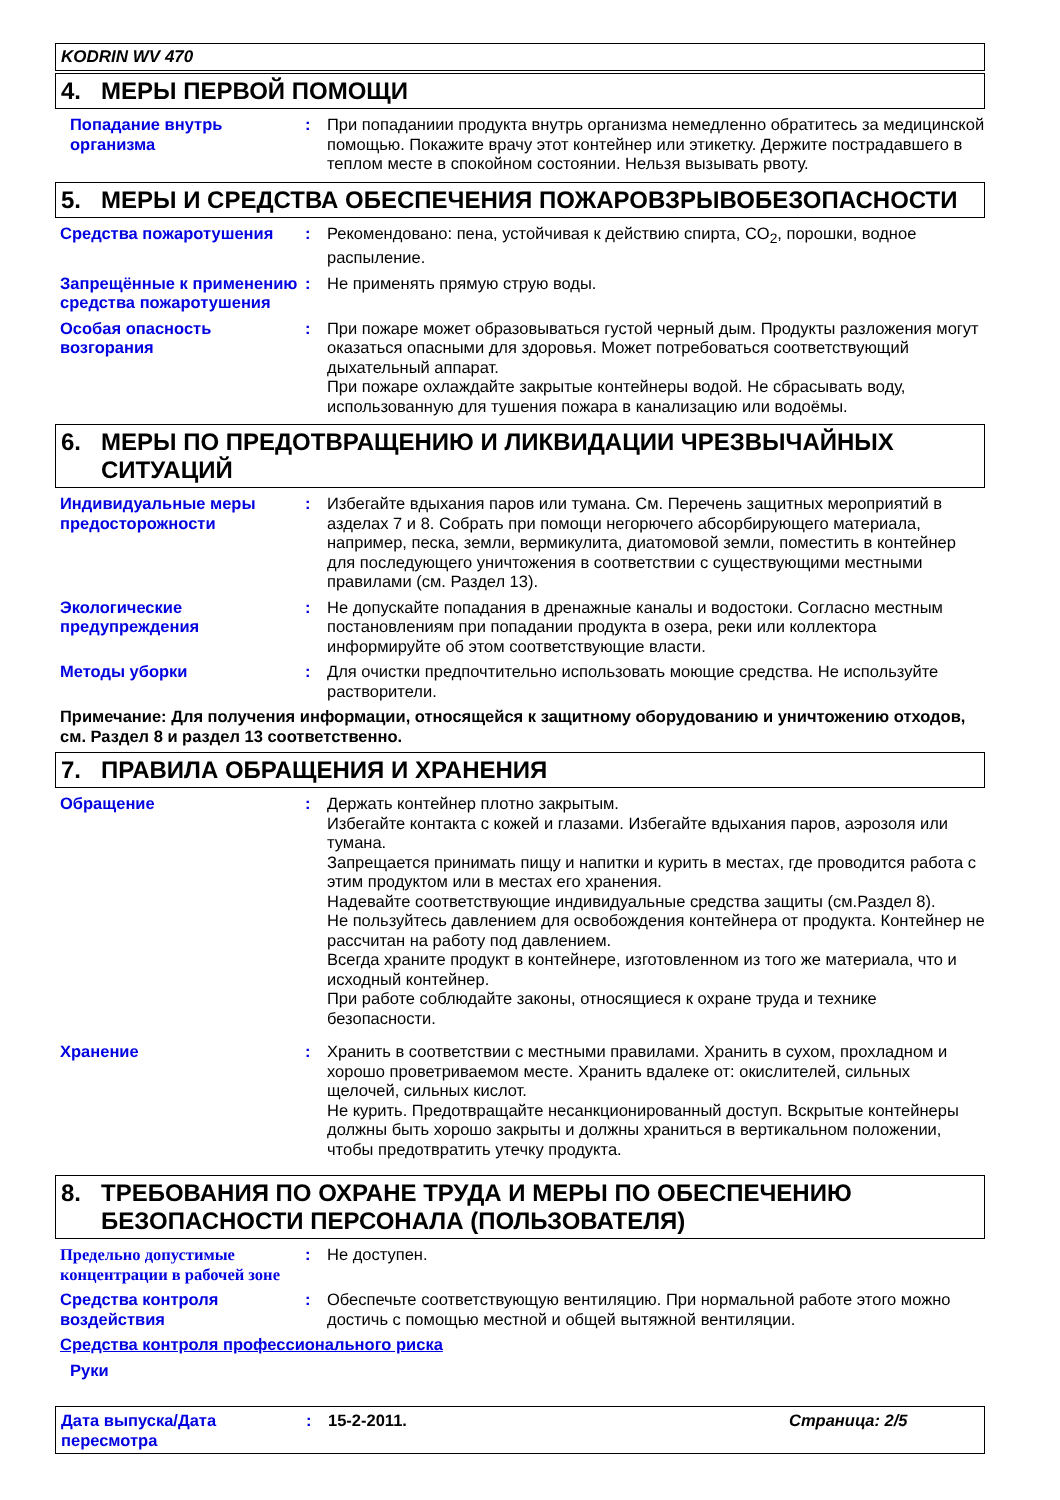KODRIN WV 470
4. МЕРЫ ПЕРВОЙ ПОМОЩИ
Попадание внутрь организма
: При попаданиии продукта внутрь организма немедленно обратитесь за медицинской помощью. Покажите врачу этот контейнер или этикетку. Держите пострадавшего в теплом месте в спокойном состоянии. Нельзя вызывать рвоту.
5. МЕРЫ И СРЕДСТВА ОБЕСПЕЧЕНИЯ ПОЖАРОВЗРЫВОБЕЗОПАСНОСТИ
Средства пожаротушения : Рекомендовано: пена, устойчивая к действию спирта, CO<sub>2</sub>, порошки, водное распыление.
Запрещённые к применению средства пожаротушения
: Не применять прямую струю воды.
Особая опасность возгорания
: При пожаре может образовываться густой черный дым. Продукты разложения могут оказаться опасными для здоровья. Может потребоваться соответствующий дыхательный аппарат.
При пожаре охлаждайте закрытые контейнеры водой. Не сбрасывать воду, использованную для тушения пожара в канализацию или водоёмы.
6. МЕРЫ ПО ПРЕДОТВРАЩЕНИЮ И ЛИКВИДАЦИИ ЧРЕЗВЫЧАЙНЫХ СИТУАЦИЙ
Индивидуальные меры предосторожности
: Избегайте вдыхания паров или тумана. См. Перечень защитных мероприятий в азделах 7 и 8. Собрать при помощи негорючего абсорбирующего материала, например, песка, земли, вермикулита, диатомовой земли, поместить в контейнер для последующего уничтожения в соответствии с существующими местными правилами (см. Раздел 13).
Экологические предупреждения
: Не допускайте попадания в дренажные каналы и водостоки. Согласно местным постановлениям при попадании продукта в озера, реки или коллектора информируйте об этом соответствующие власти.
Методы уборки : Для очистки предпочтительно использовать моющие средства. Не используйте растворители.
Примечание: Для получения информации, относящейся к защитному оборудованию и уничтожению отходов, см. Раздел 8 и раздел 13 соответственно.
7. ПРАВИЛА ОБРАЩЕНИЯ И ХРАНЕНИЯ
Обращение : Держать контейнер плотно закрытым.
Избегайте контакта с кожей и глазами. Избегайте вдыхания паров, аэрозоля или тумана.
Запрещается принимать пищу и напитки и курить в местах, где проводится работа с этим продуктом или в местах его хранения.
Надевайте соответствующие индивидуальные средства защиты (см.Раздел 8).
Не пользуйтесь давлением для освобождения контейнера от продукта. Контейнер не рассчитан на работу под давлением.
Всегда храните продукт в контейнере, изготовленном из того же материала, что и исходный контейнер.
При работе соблюдайте законы, относящиеся к охране труда и технике безопасности.
Хранение : Хранить в соответствии с местными правилами. Хранить в сухом, прохладном и хорошо проветриваемом месте. Хранить вдалеке от: окислителей, сильных щелочей, сильных кислот.
Не курить. Предотвращайте несанкционированный доступ. Вскрытые контейнеры должны быть хорошо закрыты и должны храниться в вертикальном положении, чтобы предотвратить утечку продукта.
8. ТРЕБОВАНИЯ ПО ОХРАНЕ ТРУДА И МЕРЫ ПО ОБЕСПЕЧЕНИЮ БЕЗОПАСНОСТИ ПЕРСОНАЛА (ПОЛЬЗОВАТЕЛЯ)
Предельно допустимые концентрации в рабочей зоне
: Не доступен.
Средства контроля воздействия
: Обеспечьте соответствующую вентиляцию. При нормальной работе этого можно достичь с помощью местной и общей вытяжной вентиляции.
Средства контроля профессионального риска
Руки
Дата выпуска/Дата пересмотра
: 15-2-2011. Страница: 2/5